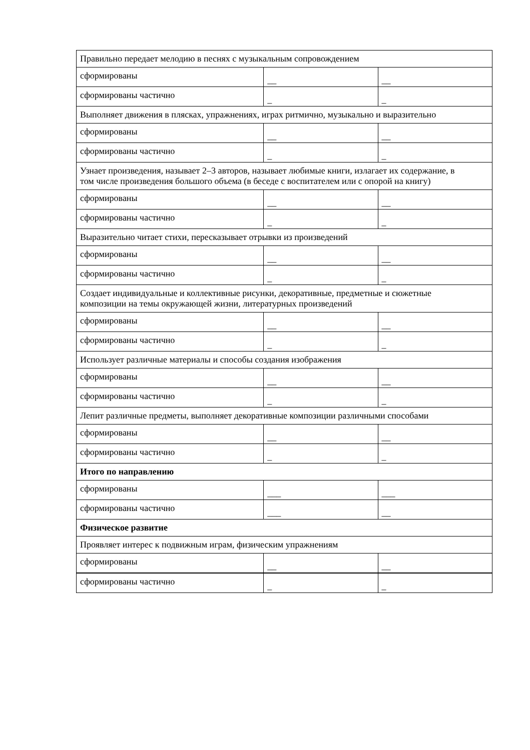| Правильно передает мелодию в песнях с музыкальным сопровождением | | |
| сформированы | __ | __ |
| сформированы частично | _ | _ |
| Выполняет движения в плясках, упражнениях, играх ритмично, музыкально и выразительно | | |
| сформированы | __ | __ |
| сформированы частично | _ | _ |
| Узнает произведения, называет 2–3 авторов, называет любимые книги, излагает их содержание, в том числе произведения большого объема (в беседе с воспитателем или с опорой на книгу) | | |
| сформированы | __ | __ |
| сформированы частично | _ | _ |
| Выразительно читает стихи, пересказывает отрывки из произведений | | |
| сформированы | __ | __ |
| сформированы частично | _ | _ |
| Создает индивидуальные и коллективные рисунки, декоративные, предметные и сюжетные композиции на темы окружающей жизни, литературных произведений | | |
| сформированы | __ | __ |
| сформированы частично | _ | _ |
| Использует различные материалы и способы создания изображения | | |
| сформированы | __ | __ |
| сформированы частично | _ | _ |
| Лепит различные предметы, выполняет декоративные композиции различными способами | | |
| сформированы | __ | __ |
| сформированы частично | _ | _ |
| Итого по направлению | | |
| сформированы | ___ | ___ |
| сформированы частично | ___ | __ |
| Физическое развитие | | |
| Проявляет интерес к подвижным играм, физическим упражнениям | | |
| сформированы | __ | __ |
| сформированы частично | _ | _ |